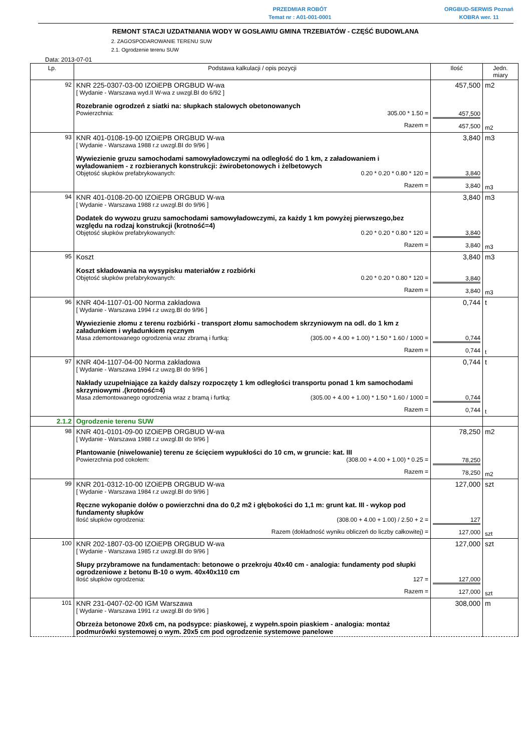PRZEDMIAR ROBÓT
Temat nr : A01-001-0001
ORGBUD-SERWIS Poznań
KOBRA wer. 11
REMONT STACJI UZDATNIANIA WODY W GOSŁAWIU GMINA TRZEBIATÓW - CZĘŚĆ BUDOWLANA
2. ZAGOSPODAROWANIE TERENU SUW
2.1. Ogrodzenie terenu SUW
Data: 2013-07-01
| Lp. | Podstawa kalkulacji / opis pozycji | Ilość | Jedn. miary |
| --- | --- | --- | --- |
| 92 | KNR 225-0307-03-00 IZOiEPB ORGBUD W-wa [ Wydanie - Warszawa wyd.II W-wa z uwzgl.BI do 6/92 ] Rozebranie ogrodzeń z siatki na: słupkach stalowych obetonowanych Powierzchnia: 305.00 * 1.50 = Razem = | 457,500 457,500 457,500 | m2 m2 |
| 93 | KNR 401-0108-19-00 IZOiEPB ORGBUD W-wa [ Wydanie - Warszawa 1988 r.z uwzgl.BI do 9/96 ] Wywiezienie gruzu samochodami samowyładowczymi na odległość do 1 km, z załadowaniem i wyładowaniem - z rozbieranych konstrukcji: żwirobetonowych i żelbetowych Objętość słupków prefabrykowanych: 0.20 * 0.20 * 0.80 * 120 = Razem = | 3,840 3,840 3,840 | m3 m3 |
| 94 | KNR 401-0108-20-00 IZOiEPB ORGBUD W-wa [ Wydanie - Warszawa 1988 r.z uwzgl.BI do 9/96 ] Dodatek do wywozu gruzu samochodami samowyładowczymi, za każdy 1 km powyżej pierwszego,bez względu na rodzaj konstrukcji (krotność=4) Objętość słupków prefabrykowanych: 0.20 * 0.20 * 0.80 * 120 = Razem = | 3,840 3,840 3,840 | m3 m3 |
| 95 | Koszt Koszt składowania na wysypisku materiałów z rozbiórki Objętość słupków prefabrykowanych: 0.20 * 0.20 * 0.80 * 120 = Razem = | 3,840 3,840 3,840 | m3 m3 |
| 96 | KNR 404-1107-01-00 Norma zakładowa [ Wydanie - Warszawa 1994 r.z uwzg.BI do 9/96 ] Wywiezienie złomu z terenu rozbiórki - transport złomu samochodem skrzyniowym na odl. do 1 km z załadunkiem i wyładunkiem ręcznym Masa zdemontowanego ogrodzenia wraz zbramą i furtką: (305.00 + 4.00 + 1.00) * 1.50 * 1.60 / 1000 = Razem = | 0,744 0,744 0,744 | t t |
| 97 | KNR 404-1107-04-00 Norma zakładowa [ Wydanie - Warszawa 1994 r.z uwzg.BI do 9/96 ] Nakłady uzupełniające za każdy dalszy rozpoczęty 1 km odległości transportu ponad 1 km samochodami skrzyniowymi .(krotność=4) Masa zdemontowanego ogrodzenia wraz z bramą i furtką: (305.00 + 4.00 + 1.00) * 1.50 * 1.60 / 1000 = Razem = | 0,744 0,744 0,744 | t t |
| 2.1.2 | Ogrodzenie terenu SUW | | |
| 98 | KNR 401-0101-09-00 IZOiEPB ORGBUD W-wa [ Wydanie - Warszawa 1988 r.z uwzgl.BI do 9/96 ] Plantowanie (niwelowanie) terenu ze ścięciem wypukłości do 10 cm, w gruncie: kat. III Powierzchnia pod cokołem: (308.00 + 4.00 + 1.00) * 0.25 = Razem = | 78,250 78,250 78,250 | m2 m2 |
| 99 | KNR 201-0312-10-00 IZOiEPB ORGBUD W-wa [ Wydanie - Warszawa 1984 r.z uwzgl.BI do 9/96 ] Ręczne wykopanie dołów o powierzchni dna do 0,2 m2 i głębokości do 1,1 m: grunt kat. III - wykop pod fundamenty słupków Ilość słupków ogrodzenia: (308.00 + 4.00 + 1.00) / 2.50 + 2 = Razem (dokładność wyniku obliczeń do liczby całkowitej) = | 127,000 127 127,000 | szt szt |
| 100 | KNR 202-1807-03-00 IZOiEPB ORGBUD W-wa [ Wydanie - Warszawa 1985 r.z uwzgl.BI do 9/96 ] Słupy przybramowe na fundamentach: betonowe o przekroju 40x40 cm - analogia: fundamenty pod słupki ogrodzeniowe z betonu B-10 o wym. 40x40x110 cm Ilość słupków ogrodzenia: 127 = Razem = | 127,000 127,000 127,000 | szt szt |
| 101 | KNR 231-0407-02-00 IGM Warszawa [ Wydanie - Warszawa 1991 r.z uwzgl.BI do 9/96 ] Obrzeża betonowe 20x6 cm, na podsypce: piaskowej, z wypełn.spoin piaskiem - analogia: montaż podmurówki systemowej o wym. 20x5 cm pod ogrodzenie systemowe panelowe | 308,000 | m |